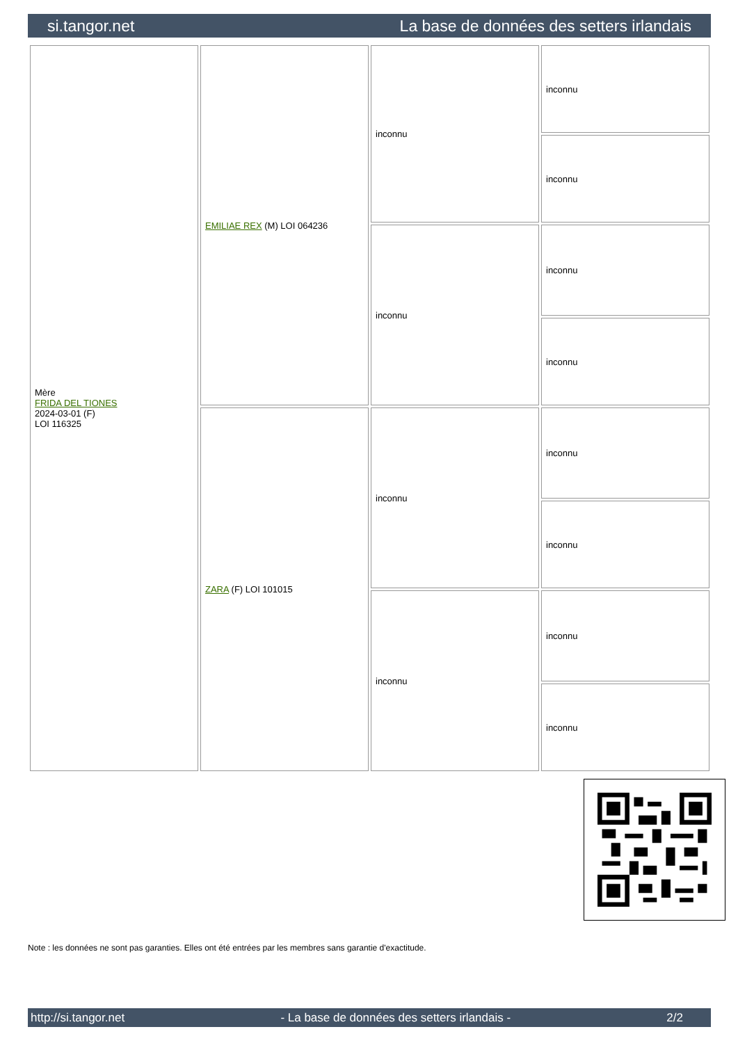si.tangor.net La base de données des setters irlandais
| Mère FRIDA DEL TIONES 2024-03-01 (F) LOI 116325 | EMILIAE REX (M) LOI 064236 | inconnu | inconnu |
| | | | inconnu |
| | | inconnu | inconnu |
| | | | inconnu |
| | ZARA (F) LOI 101015 | inconnu | inconnu |
| | | | inconnu |
| | | inconnu | inconnu |
| | | | inconnu |
Note : les données ne sont pas garanties. Elles ont été entrées par les membres sans garantie d'exactitude.
http://si.tangor.net - La base de données des setters irlandais - 2/2